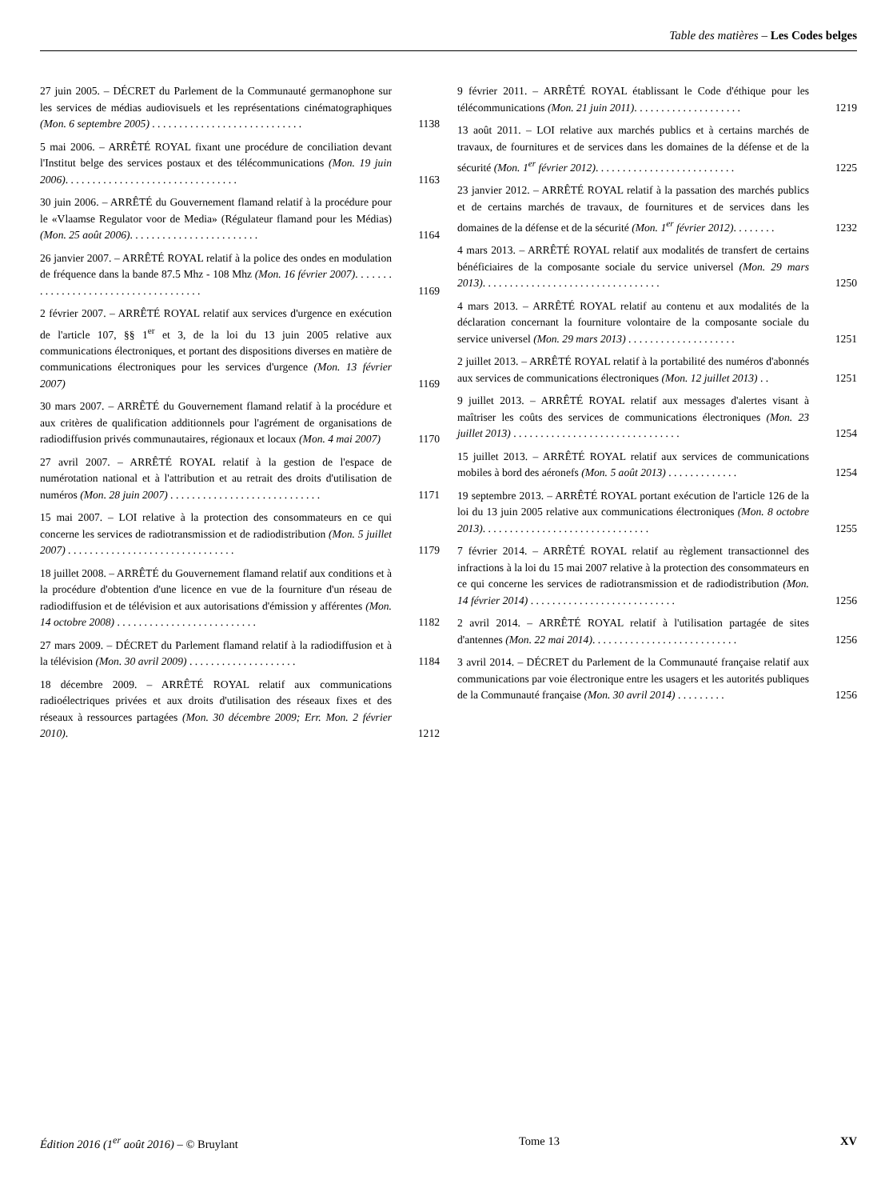Table des matières – Les Codes belges
27 juin 2005. – DÉCRET du Parlement de la Communauté germanophone sur les services de médias audiovisuels et les représentations cinématographiques (Mon. 6 septembre 2005) . . . . . . . . . . . . . . . . . . . . . . . . . . . .
1138
5 mai 2006. – ARRÊTÉ ROYAL fixant une procédure de conciliation devant l'Institut belge des services postaux et des télécommunications (Mon. 19 juin 2006). . . . . . . . . . . . . . . . . . . . . . . . . . . . . . . .
1163
30 juin 2006. – ARRÊTÉ du Gouvernement flamand relatif à la procédure pour le «Vlaamse Regulator voor de Media» (Régulateur flamand pour les Médias) (Mon. 25 août 2006). . . . . . . . . . . . . . . . . . . . . . . .
1164
26 janvier 2007. – ARRÊTÉ ROYAL relatif à la police des ondes en modulation de fréquence dans la bande 87.5 Mhz - 108 Mhz (Mon. 16 février 2007). . . . . . . . . . . . . . . . . . . . . . . . . . . . . . . . . . . . .
1169
2 février 2007. – ARRÊTÉ ROYAL relatif aux services d'urgence en exécution de l'article 107, §§ 1<sup>er</sup> et 3, de la loi du 13 juin 2005 relative aux communications électroniques, et portant des dispositions diverses en matière de communications électroniques pour les services d'urgence (Mon. 13 février 2007)
1169
30 mars 2007. – ARRÊTÉ du Gouvernement flamand relatif à la procédure et aux critères de qualification additionnels pour l'agrément de organisations de radiodiffusion privés communautaires, régionaux et locaux (Mon. 4 mai 2007)
1170
27 avril 2007. – ARRÊTÉ ROYAL relatif à la gestion de l'espace de numérotation national et à l'attribution et au retrait des droits d'utilisation de numéros (Mon. 28 juin 2007) . . . . . . . . . . . . . . . . . . . . . . . . . . . .
1171
15 mai 2007. – LOI relative à la protection des consommateurs en ce qui concerne les services de radiotransmission et de radiodistribution (Mon. 5 juillet 2007) . . . . . . . . . . . . . . . . . . . . . . . . . . . . . . .
1179
18 juillet 2008. – ARRÊTÉ du Gouvernement flamand relatif aux conditions et à la procédure d'obtention d'une licence en vue de la fourniture d'un réseau de radiodiffusion et de télévision et aux autorisations d'émission y afférentes (Mon. 14 octobre 2008) . . . . . . . . . . . . . . . . . . . . . . . . . .
1182
27 mars 2009. – DÉCRET du Parlement flamand relatif à la radiodiffusion et à la télévision (Mon. 30 avril 2009) . . . . . . . . . . . . . . . . . . . .
1184
18 décembre 2009. – ARRÊTÉ ROYAL relatif aux communications radioélectriques privées et aux droits d'utilisation des réseaux fixes et des réseaux à ressources partagées (Mon. 30 décembre 2009; Err. Mon. 2 février 2010).
1212
9 février 2011. – ARRÊTÉ ROYAL établissant le Code d'éthique pour les télécommunications (Mon. 21 juin 2011). . . . . . . . . . . . . . . . . . . .
1219
13 août 2011. – LOI relative aux marchés publics et à certains marchés de travaux, de fournitures et de services dans les domaines de la défense et de la sécurité (Mon. 1<sup>er</sup> février 2012). . . . . . . . . . . . . . . . . . . . . . . . . .
1225
23 janvier 2012. – ARRÊTÉ ROYAL relatif à la passation des marchés publics et de certains marchés de travaux, de fournitures et de services dans les domaines de la défense et de la sécurité (Mon. 1<sup>er</sup> février 2012). . . . . . . .
1232
4 mars 2013. – ARRÊTÉ ROYAL relatif aux modalités de transfert de certains bénéficiaires de la composante sociale du service universel (Mon. 29 mars 2013). . . . . . . . . . . . . . . . . . . . . . . . . . . . . . . . .
1250
4 mars 2013. – ARRÊTÉ ROYAL relatif au contenu et aux modalités de la déclaration concernant la fourniture volontaire de la composante sociale du service universel (Mon. 29 mars 2013) . . . . . . . . . . . . . . . . . . . .
1251
2 juillet 2013. – ARRÊTÉ ROYAL relatif à la portabilité des numéros d'abonnés aux services de communications électroniques (Mon. 12 juillet 2013) . .
1251
9 juillet 2013. – ARRÊTÉ ROYAL relatif aux messages d'alertes visant à maîtriser les coûts des services de communications électroniques (Mon. 23 juillet 2013) . . . . . . . . . . . . . . . . . . . . . . . . . . . . . . .
1254
15 juillet 2013. – ARRÊTÉ ROYAL relatif aux services de communications mobiles à bord des aéronefs (Mon. 5 août 2013) . . . . . . . . . . . . .
1254
19 septembre 2013. – ARRÊTÉ ROYAL portant exécution de l'article 126 de la loi du 13 juin 2005 relative aux communications électroniques (Mon. 8 octobre 2013). . . . . . . . . . . . . . . . . . . . . . . . . . . . . . .
1255
7 février 2014. – ARRÊTÉ ROYAL relatif au règlement transactionnel des infractions à la loi du 15 mai 2007 relative à la protection des consommateurs en ce qui concerne les services de radiotransmission et de radiodistribution (Mon. 14 février 2014) . . . . . . . . . . . . . . . . . . . . . . . . . . .
1256
2 avril 2014. – ARRÊTÉ ROYAL relatif à l'utilisation partagée de sites d'antennes (Mon. 22 mai 2014). . . . . . . . . . . . . . . . . . . . . . . . . . .
1256
3 avril 2014. – DÉCRET du Parlement de la Communauté française relatif aux communications par voie électronique entre les usagers et les autorités publiques de la Communauté française (Mon. 30 avril 2014) . . . . . . . . .
1256
Édition 2016 (1<sup>er</sup> août 2016) – © Bruylant Tome 13 XV